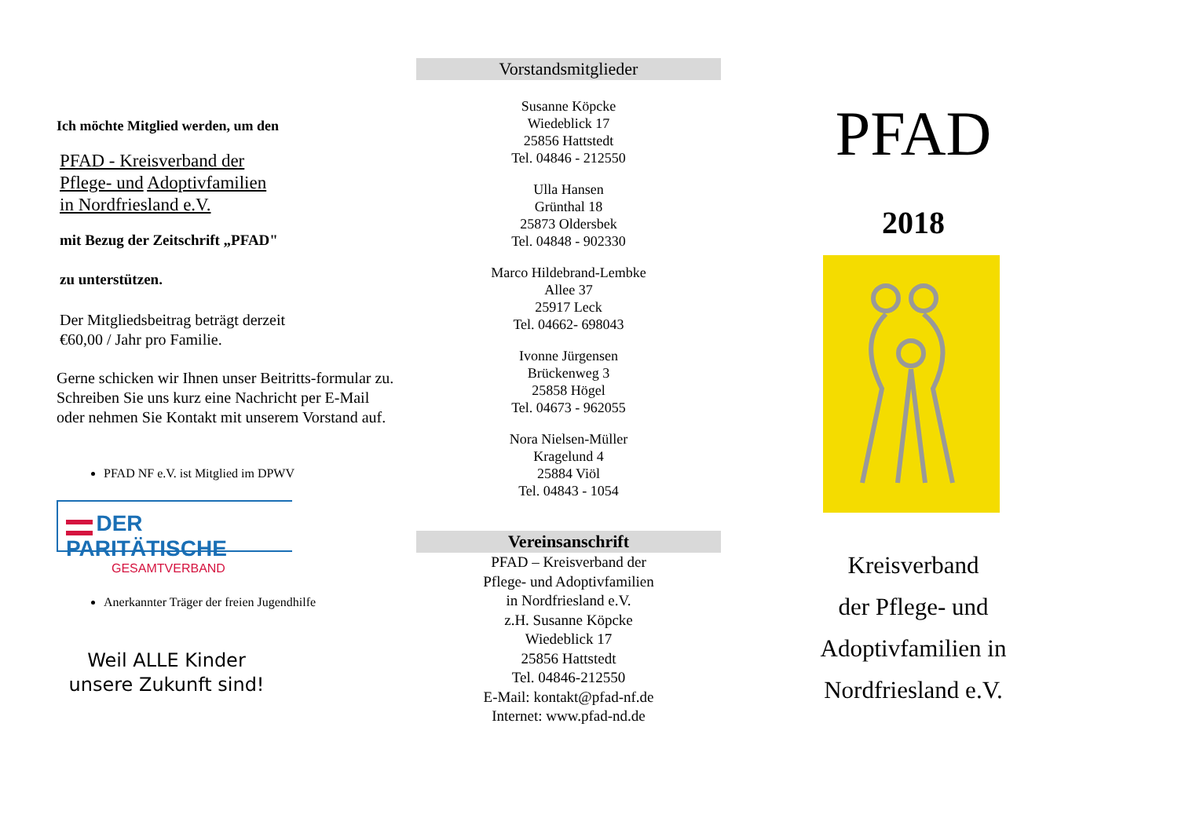Ich möchte Mitglied werden, um den
PFAD - Kreisverband der
Pflege- und Adoptivfamilien
in Nordfriesland e.V.
mit Bezug der Zeitschrift „PFAD"
zu unterstützen.
Der Mitgliedsbeitrag beträgt derzeit
€60,00 / Jahr pro Familie.
Gerne schicken wir Ihnen unser Beitritts-formular zu. Schreiben Sie uns kurz eine Nachricht per E-Mail oder nehmen Sie Kontakt mit unserem Vorstand auf.
PFAD NF e.V. ist Mitglied im DPWV
DER PARITÄTISCHE
GESAMTVERBAND
Anerkannter Träger der freien Jugendhilfe
Weil ALLE Kinder unsere Zukunft sind!
Vorstandsmitglieder
Susanne Köpcke
Wiedeblick 17
25856 Hattstedt
Tel. 04846 - 212550
Ulla Hansen
Grünthal 18
25873 Oldersbek
Tel. 04848 - 902330
Marco Hildebrand-Lembke
Allee 37
25917 Leck
Tel. 04662- 698043
Ivonne Jürgensen
Brückenweg 3
25858 Högel
Tel. 04673 - 962055
Nora Nielsen-Müller
Kragelund 4
25884 Viöl
Tel. 04843 - 1054
Vereinsanschrift
PFAD – Kreisverband der
Pflege- und Adoptivfamilien
in Nordfriesland e.V.
z.H. Susanne Köpcke
Wiedeblick 17
25856 Hattstedt
Tel. 04846-212550
E-Mail: kontakt@pfad-nf.de
Internet: www.pfad-nd.de
PFAD
2018
Kreisverband
der Pflege- und
Adoptivfamilien in
Nordfriesland e.V.